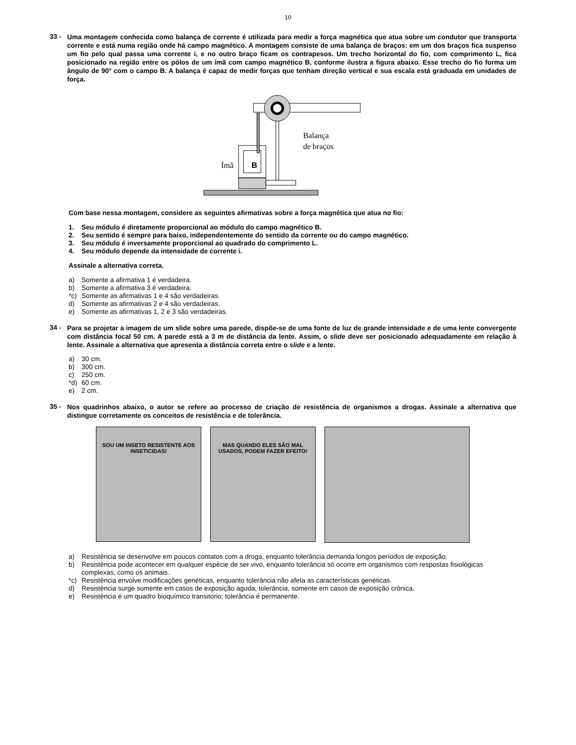10
33 -
Uma montagem conhecida como balança de corrente é utilizada para medir a força magnética que atua sobre um condutor que transporta corrente e está numa região onde há campo magnético. A montagem consiste de uma balança de braços: em um dos braços fica suspenso um fio pelo qual passa uma corrente i, e no outro braço ficam os contrapesos. Um trecho horizontal do fio, com comprimento L, fica posicionado na região entre os pólos de um ímã com campo magnético B, conforme ilustra a figura abaixo. Esse trecho do fio forma um ângulo de 90° com o campo B. A balança é capaz de medir forças que tenham direção vertical e sua escala está graduada em unidades de força.
B
Ímã
Balança
de braços
Com base nessa montagem, considere as seguintes afirmativas sobre a força magnética que atua no fio:
1. Seu módulo é diretamente proporcional ao módulo do campo magnético B.
2. Seu sentido é sempre para baixo, independentemente do sentido da corrente ou do campo magnético.
3. Seu módulo é inversamente proporcional ao quadrado do comprimento L.
4. Seu módulo depende da intensidade de corrente i.
Assinale a alternativa correta.
a) Somente a afirmativa 1 é verdadeira.
b) Somente a afirmativa 3 é verdadeira.
*c) Somente as afirmativas 1 e 4 são verdadeiras.
d) Somente as afirmativas 2 e 4 são verdadeiras.
e) Somente as afirmativas 1, 2 e 3 são verdadeiras.
34 -
Para se projetar a imagem de um slide sobre uma parede, dispõe-se de uma fonte de luz de grande intensidade e de uma lente convergente com distância focal 50 cm. A parede está a 3 m de distância da lente. Assim, o slide deve ser posicionado adequadamente em relação à lente. Assinale a alternativa que apresenta a distância correta entre o slide e a lente.
a) 30 cm.
b) 300 cm.
c) 250 cm.
*d) 60 cm.
e) 2 cm.
35 -
Nos quadrinhos abaixo, o autor se refere ao processo de criação de resistência de organismos a drogas. Assinale a alternativa que distingue corretamente os conceitos de resistência e de tolerância.
SOU UM INSETO RESISTENTE AOS INSETICIDAS!
MAS QUANDO ELES SÃO MAL USADOS, PODEM FAZER EFEITO!
a) Resistência se desenvolve em poucos contatos com a droga, enquanto tolerância demanda longos períodos de exposição.
b) Resistência pode acontecer em qualquer espécie de ser vivo, enquanto tolerância só ocorre em organismos com respostas fisiológicas complexas, como os animais.
*c) Resistência envolve modificações genéticas, enquanto tolerância não afeta as características genéticas.
d) Resistência surge somente em casos de exposição aguda; tolerância, somente em casos de exposição crônica.
e) Resistência é um quadro bioquímico transitório; tolerância é permanente.